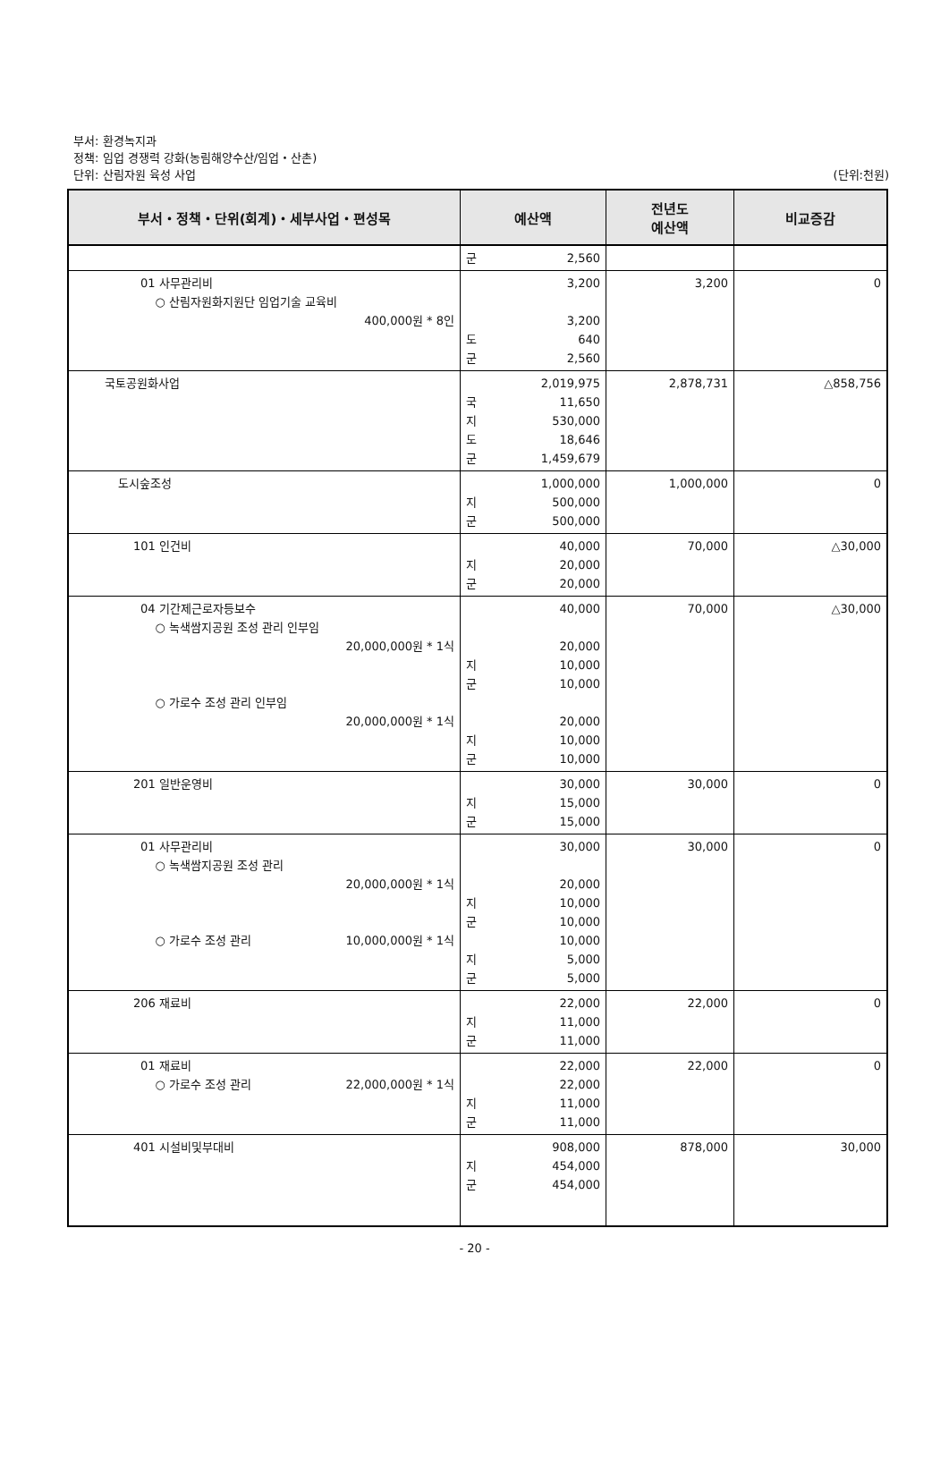부서: 환경녹지과
정책: 임업 경쟁력 강화(농림해양수산/임업・산촌)
단위: 산림자원 육성 사업 (단위:천원)
| 부서・정책・단위(회계)・세부사업・편성목 | 예산액 | 전년도 예산액 | 비교증감 |
| --- | --- | --- | --- |
| | 군 2,560 | | |
| 01 사무관리비 ○ 산림자원화지원단 임업기술 교육비 400,000원 * 8인 | 3,200 3,200 도 640 군 2,560 | 3,200 | 0 |
| 국토공원화사업 | 2,019,975 국 11,650 지 530,000 도 18,646 군 1,459,679 | 2,878,731 | △858,756 |
| 도시숲조성 | 1,000,000 지 500,000 군 500,000 | 1,000,000 | 0 |
| 101 인건비 | 40,000 지 20,000 군 20,000 | 70,000 | △30,000 |
| 04 기간제근로자등보수 ○ 녹색쌈지공원 조성 관리 인부임 20,000,000원 * 1식 ○ 가로수 조성 관리 인부임 20,000,000원 * 1식 | 40,000 20,000 지 10,000 군 10,000 20,000 지 10,000 군 10,000 | 70,000 | △30,000 |
| 201 일반운영비 | 30,000 지 15,000 군 15,000 | 30,000 | 0 |
| 01 사무관리비 ○ 녹색쌈지공원 조성 관리 20,000,000원 * 1식 ○ 가로수 조성 관리 10,000,000원 * 1식 | 30,000 20,000 지 10,000 군 10,000 10,000 지 5,000 군 5,000 | 30,000 | 0 |
| 206 재료비 | 22,000 지 11,000 군 11,000 | 22,000 | 0 |
| 01 재료비 ○ 가로수 조성 관리 22,000,000원 * 1식 | 22,000 22,000 지 11,000 군 11,000 | 22,000 | 0 |
| 401 시설비및부대비 | 908,000 지 454,000 군 454,000 | 878,000 | 30,000 |
- 20 -